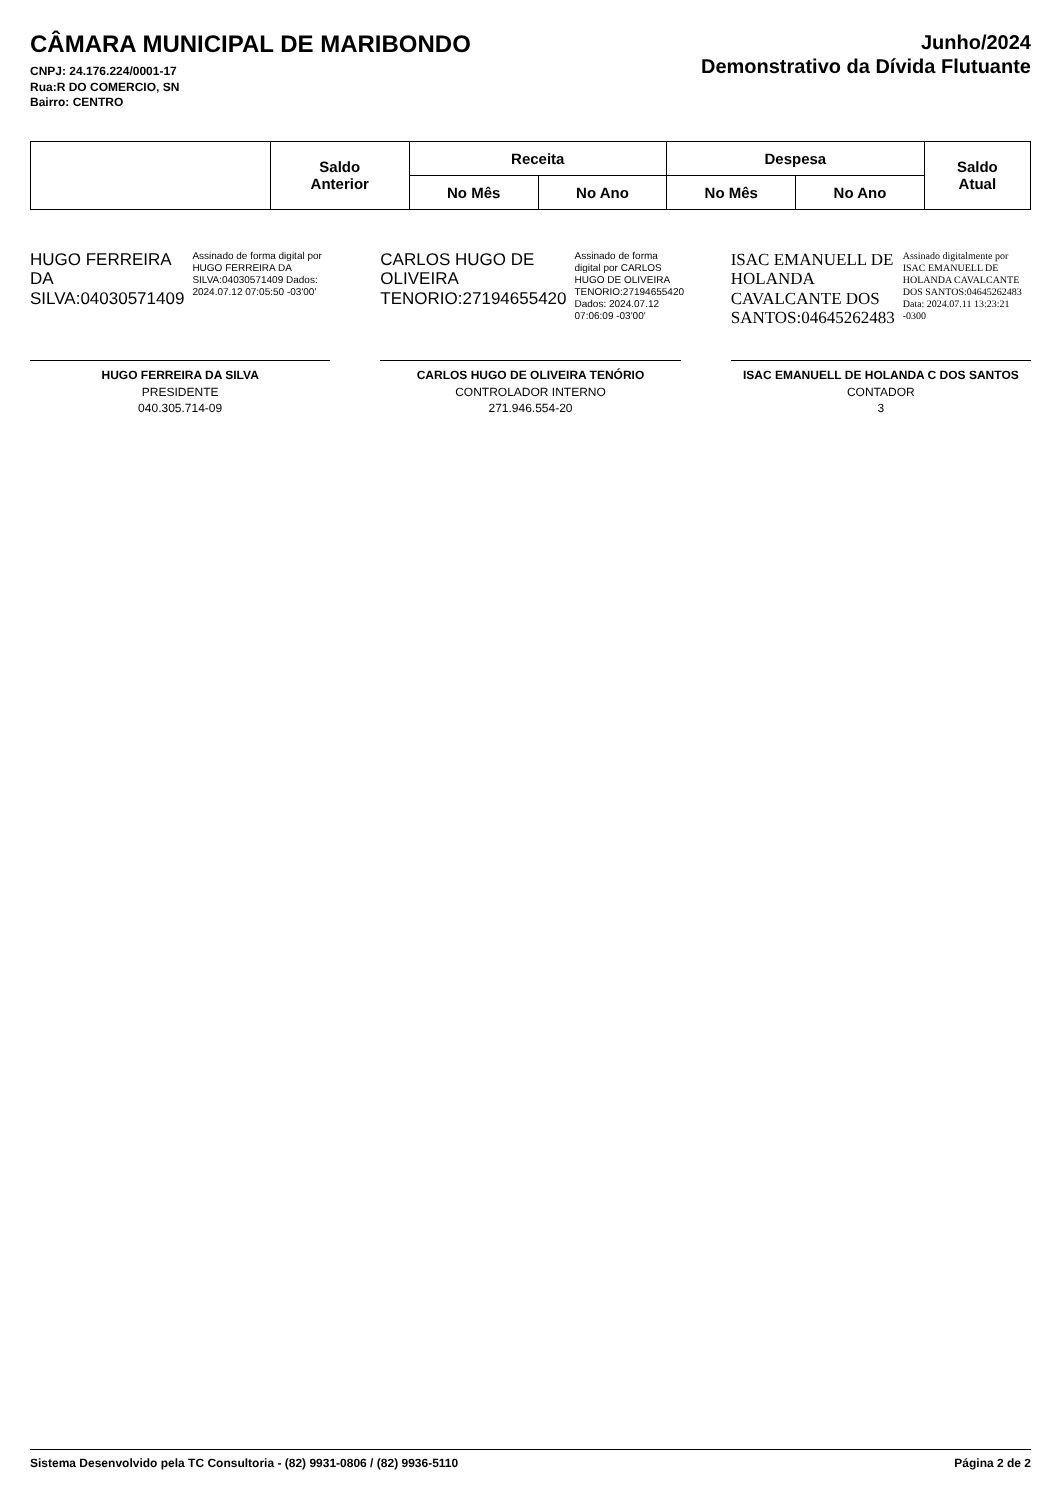CÂMARA MUNICIPAL DE MARIBONDO
CNPJ: 24.176.224/0001-17
Rua:R DO COMERCIO, SN
Bairro: CENTRO
Junho/2024
Demonstrativo da Dívida Flutuante
| | Saldo Anterior | Receita | | Despesa | | Saldo Atual |
| --- | --- | --- | --- | --- | --- | --- |
| | | No Mês | No Ano | No Mês | No Ano | |
HUGO FERREIRA DA SILVA:04030571409
Assinado de forma digital por HUGO FERREIRA DA SILVA:04030571409 Dados: 2024.07.12 07:05:50 -03'00'
HUGO FERREIRA DA SILVA
PRESIDENTE
040.305.714-09
CARLOS HUGO DE OLIVEIRA TENORIO:27194655420
Assinado de forma digital por CARLOS HUGO DE OLIVEIRA TENORIO:27194655420 Dados: 2024.07.12 07:06:09 -03'00'
CARLOS HUGO DE OLIVEIRA TENÓRIO
CONTROLADOR INTERNO
271.946.554-20
ISAC EMANUELL DE HOLANDA CAVALCANTE DOS SANTOS:04645262483
Assinado digitalmente por ISAC EMANUELL DE HOLANDA CAVALCANTE DOS SANTOS:04645262483 Data: 2024.07.11 13:23:21 -0300
ISAC EMANUELL DE HOLANDA C DOS SANTOS
CONTADOR
3
Sistema Desenvolvido pela TC Consultoria - (82) 9931-0806 / (82) 9936-5110 Página 2 de 2